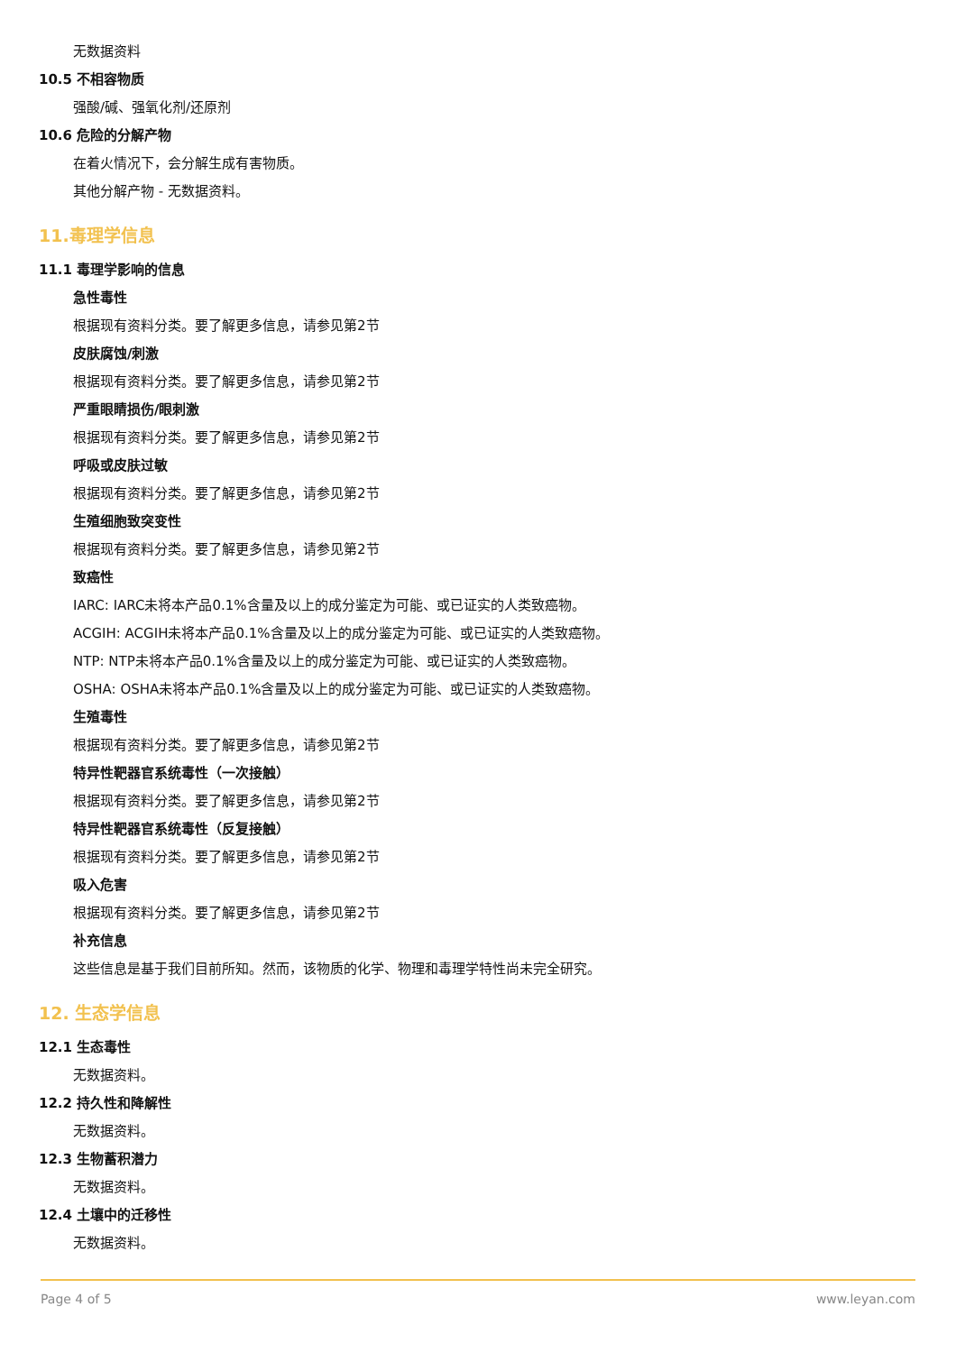无数据资料
10.5 不相容物质
强酸/碱、强氧化剂/还原剂
10.6 危险的分解产物
在着火情况下，会分解生成有害物质。
其他分解产物 - 无数据资料。
11.毒理学信息
11.1 毒理学影响的信息
急性毒性
根据现有资料分类。要了解更多信息，请参见第2节
皮肤腐蚀/刺激
根据现有资料分类。要了解更多信息，请参见第2节
严重眼睛损伤/眼刺激
根据现有资料分类。要了解更多信息，请参见第2节
呼吸或皮肤过敏
根据现有资料分类。要了解更多信息，请参见第2节
生殖细胞致突变性
根据现有资料分类。要了解更多信息，请参见第2节
致癌性
IARC: IARC未将本产品0.1%含量及以上的成分鉴定为可能、或已证实的人类致癌物。
ACGIH: ACGIH未将本产品0.1%含量及以上的成分鉴定为可能、或已证实的人类致癌物。
NTP: NTP未将本产品0.1%含量及以上的成分鉴定为可能、或已证实的人类致癌物。
OSHA: OSHA未将本产品0.1%含量及以上的成分鉴定为可能、或已证实的人类致癌物。
生殖毒性
根据现有资料分类。要了解更多信息，请参见第2节
特异性靶器官系统毒性（一次接触）
根据现有资料分类。要了解更多信息，请参见第2节
特异性靶器官系统毒性（反复接触）
根据现有资料分类。要了解更多信息，请参见第2节
吸入危害
根据现有资料分类。要了解更多信息，请参见第2节
补充信息
这些信息是基于我们目前所知。然而，该物质的化学、物理和毒理学特性尚未完全研究。
12. 生态学信息
12.1 生态毒性
无数据资料。
12.2 持久性和降解性
无数据资料。
12.3 生物蓄积潜力
无数据资料。
12.4 土壤中的迁移性
无数据资料。
Page 4 of 5 www.leyan.com